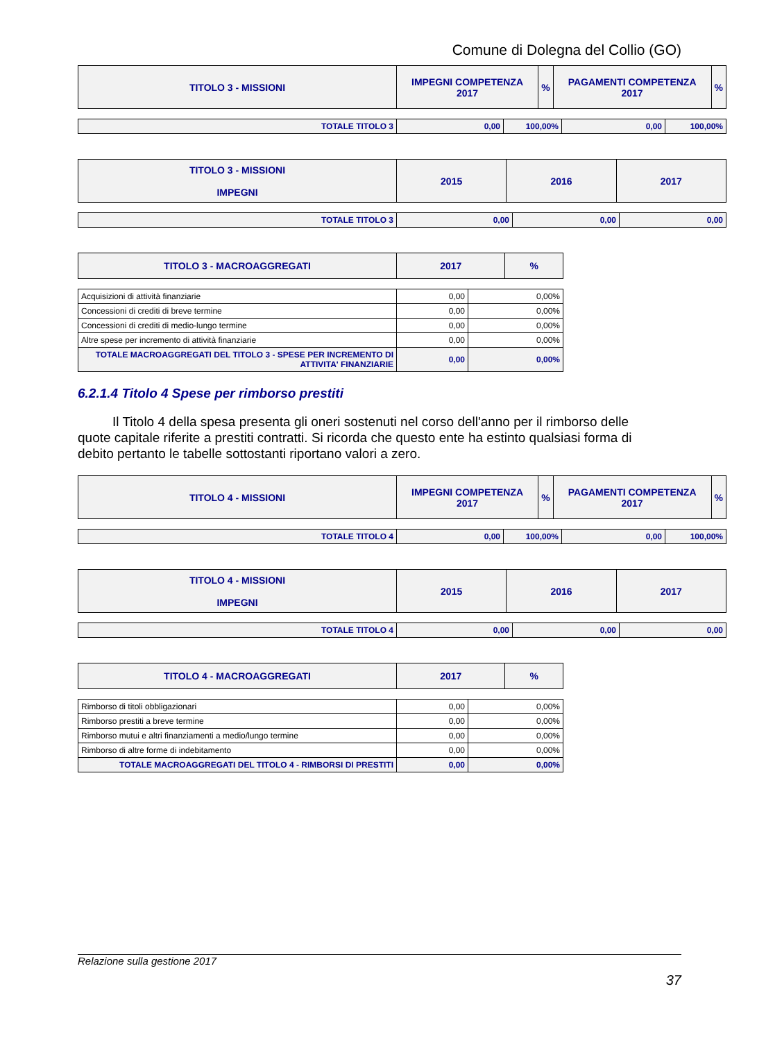Comune di Dolegna del Collio (GO)
| TITOLO 3 - MISSIONI | IMPEGNI COMPETENZA 2017 | % | PAGAMENTI COMPETENZA 2017 | % |
| --- | --- | --- | --- | --- |
| TOTALE TITOLO 3 | 0,00 | 100,00% | 0,00 | 100,00% |
| TITOLO 3 - MISSIONI IMPEGNI | 2015 | 2016 | 2017 |
| --- | --- | --- | --- |
| TOTALE TITOLO 3 | 0,00 | 0,00 | 0,00 |
| TITOLO 3 - MACROAGGREGATI | 2017 | % |
| --- | --- | --- |
| Acquisizioni di attività finanziarie | 0,00 | 0,00% |
| Concessioni di crediti di breve termine | 0,00 | 0,00% |
| Concessioni di crediti di medio-lungo termine | 0,00 | 0,00% |
| Altre spese per incremento di attività finanziarie | 0,00 | 0,00% |
| TOTALE MACROAGGREGATI DEL TITOLO 3 - SPESE PER INCREMENTO DI ATTIVITA' FINANZIARIE | 0,00 | 0,00% |
6.2.1.4 Titolo 4 Spese per rimborso prestiti
Il Titolo 4 della spesa presenta gli oneri sostenuti nel corso dell'anno per il rimborso delle quote capitale riferite a prestiti contratti. Si ricorda che questo ente ha estinto qualsiasi forma di debito pertanto le tabelle sottostanti riportano valori a zero.
| TITOLO 4 - MISSIONI | IMPEGNI COMPETENZA 2017 | % | PAGAMENTI COMPETENZA 2017 | % |
| --- | --- | --- | --- | --- |
| TOTALE TITOLO 4 | 0,00 | 100,00% | 0,00 | 100,00% |
| TITOLO 4 - MISSIONI IMPEGNI | 2015 | 2016 | 2017 |
| --- | --- | --- | --- |
| TOTALE TITOLO 4 | 0,00 | 0,00 | 0,00 |
| TITOLO 4 - MACROAGGREGATI | 2017 | % |
| --- | --- | --- |
| Rimborso di titoli obbligazionari | 0,00 | 0,00% |
| Rimborso prestiti a breve termine | 0,00 | 0,00% |
| Rimborso mutui e altri finanziamenti a medio/lungo termine | 0,00 | 0,00% |
| Rimborso di altre forme di indebitamento | 0,00 | 0,00% |
| TOTALE MACROAGGREGATI DEL TITOLO 4 - RIMBORSI DI PRESTITI | 0,00 | 0,00% |
Relazione sulla gestione 2017
37